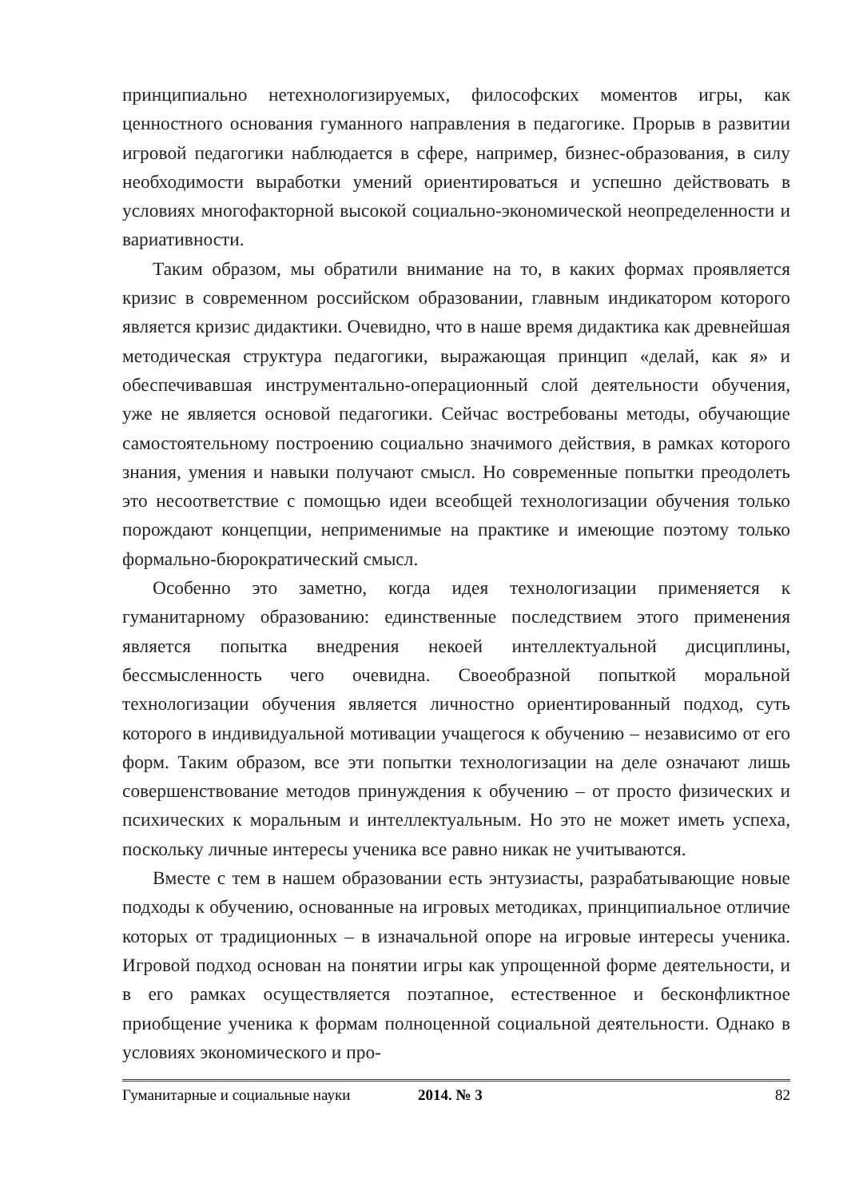принципиально нетехнологизируемых, философских моментов игры, как ценностного основания гуманного направления в педагогике. Прорыв в развитии игровой педагогики наблюдается в сфере, например, бизнес-образования, в силу необходимости выработки умений ориентироваться и успешно действовать в условиях многофакторной высокой социально-экономической неопределенности и вариативности.
Таким образом, мы обратили внимание на то, в каких формах проявляется кризис в современном российском образовании, главным индикатором которого является кризис дидактики. Очевидно, что в наше время дидактика как древнейшая методическая структура педагогики, выражающая принцип «делай, как я» и обеспечивавшая инструментально-операционный слой деятельности обучения, уже не является основой педагогики. Сейчас востребованы методы, обучающие самостоятельному построению социально значимого действия, в рамках которого знания, умения и навыки получают смысл. Но современные попытки преодолеть это несоответствие с помощью идеи всеобщей технологизации обучения только порождают концепции, неприменимые на практике и имеющие поэтому только формально-бюрократический смысл.
Особенно это заметно, когда идея технологизации применяется к гуманитарному образованию: единственные последствием этого применения является попытка внедрения некоей интеллектуальной дисциплины, бессмысленность чего очевидна. Своеобразной попыткой моральной технологизации обучения является личностно ориентированный подход, суть которого в индивидуальной мотивации учащегося к обучению – независимо от его форм. Таким образом, все эти попытки технологизации на деле означают лишь совершенствование методов принуждения к обучению – от просто физических и психических к моральным и интеллектуальным. Но это не может иметь успеха, поскольку личные интересы ученика все равно никак не учитываются.
Вместе с тем в нашем образовании есть энтузиасты, разрабатывающие новые подходы к обучению, основанные на игровых методиках, принципиальное отличие которых от традиционных – в изначальной опоре на игровые интересы ученика. Игровой подход основан на понятии игры как упрощенной форме деятельности, и в его рамках осуществляется поэтапное, естественное и бесконфликтное приобщение ученика к формам полноценной социальной деятельности. Однако в условиях экономического и про-
Гуманитарные и социальные науки 2014. № 3 82